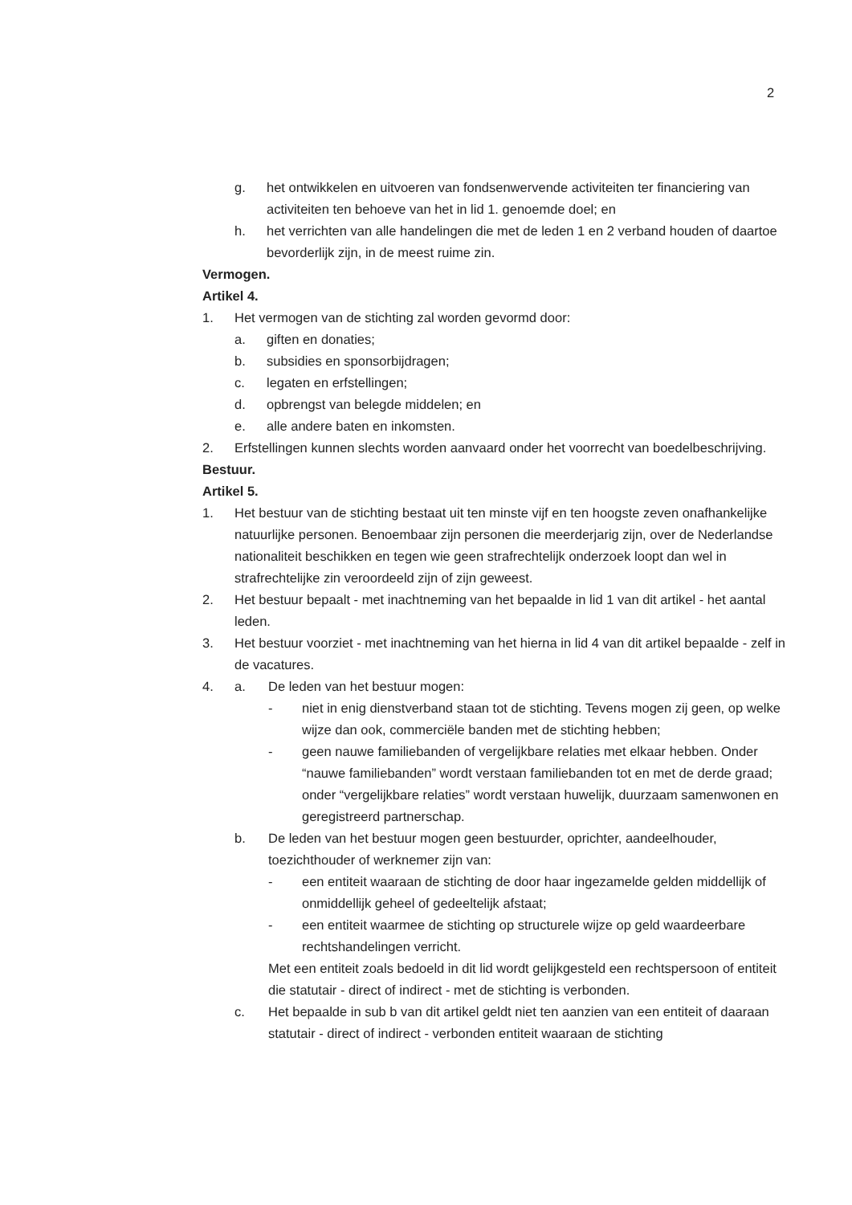2
g. het ontwikkelen en uitvoeren van fondsenwervende activiteiten ter financiering van activiteiten ten behoeve van het in lid 1. genoemde doel; en
h. het verrichten van alle handelingen die met de leden 1 en 2 verband houden of daartoe bevorderlijk zijn, in de meest ruime zin.
Vermogen.
Artikel 4.
1. Het vermogen van de stichting zal worden gevormd door:
a. giften en donaties;
b. subsidies en sponsorbijdragen;
c. legaten en erfstellingen;
d. opbrengst van belegde middelen; en
e. alle andere baten en inkomsten.
2. Erfstellingen kunnen slechts worden aanvaard onder het voorrecht van boedelbeschrijving.
Bestuur.
Artikel 5.
1. Het bestuur van de stichting bestaat uit ten minste vijf en ten hoogste zeven onafhankelijke natuurlijke personen. Benoembaar zijn personen die meerderjarig zijn, over de Nederlandse nationaliteit beschikken en tegen wie geen strafrechtelijk onderzoek loopt dan wel in strafrechtelijke zin veroordeeld zijn of zijn geweest.
2. Het bestuur bepaalt - met inachtneming van het bepaalde in lid 1 van dit artikel - het aantal leden.
3. Het bestuur voorziet - met inachtneming van het hierna in lid 4 van dit artikel bepaalde - zelf in de vacatures.
4. a. De leden van het bestuur mogen:
- niet in enig dienstverband staan tot de stichting. Tevens mogen zij geen, op welke wijze dan ook, commerciële banden met de stichting hebben;
- geen nauwe familiebanden of vergelijkbare relaties met elkaar hebben. Onder “nauwe familiebanden” wordt verstaan familiebanden tot en met de derde graad; onder “vergelijkbare relaties” wordt verstaan huwelijk, duurzaam samenwonen en geregistreerd partnerschap.
b. De leden van het bestuur mogen geen bestuurder, oprichter, aandeelhouder, toezichthouder of werknemer zijn van:
- een entiteit waaraan de stichting de door haar ingezamelde gelden middellijk of onmiddellijk geheel of gedeeltelijk afstaat;
- een entiteit waarmee de stichting op structurele wijze op geld waardeerbare rechtshandelingen verricht.
Met een entiteit zoals bedoeld in dit lid wordt gelijkgesteld een rechtspersoon of entiteit die statutair - direct of indirect - met de stichting is verbonden.
c. Het bepaalde in sub b van dit artikel geldt niet ten aanzien van een entiteit of daaraan statutair - direct of indirect - verbonden entiteit waaraan de stichting